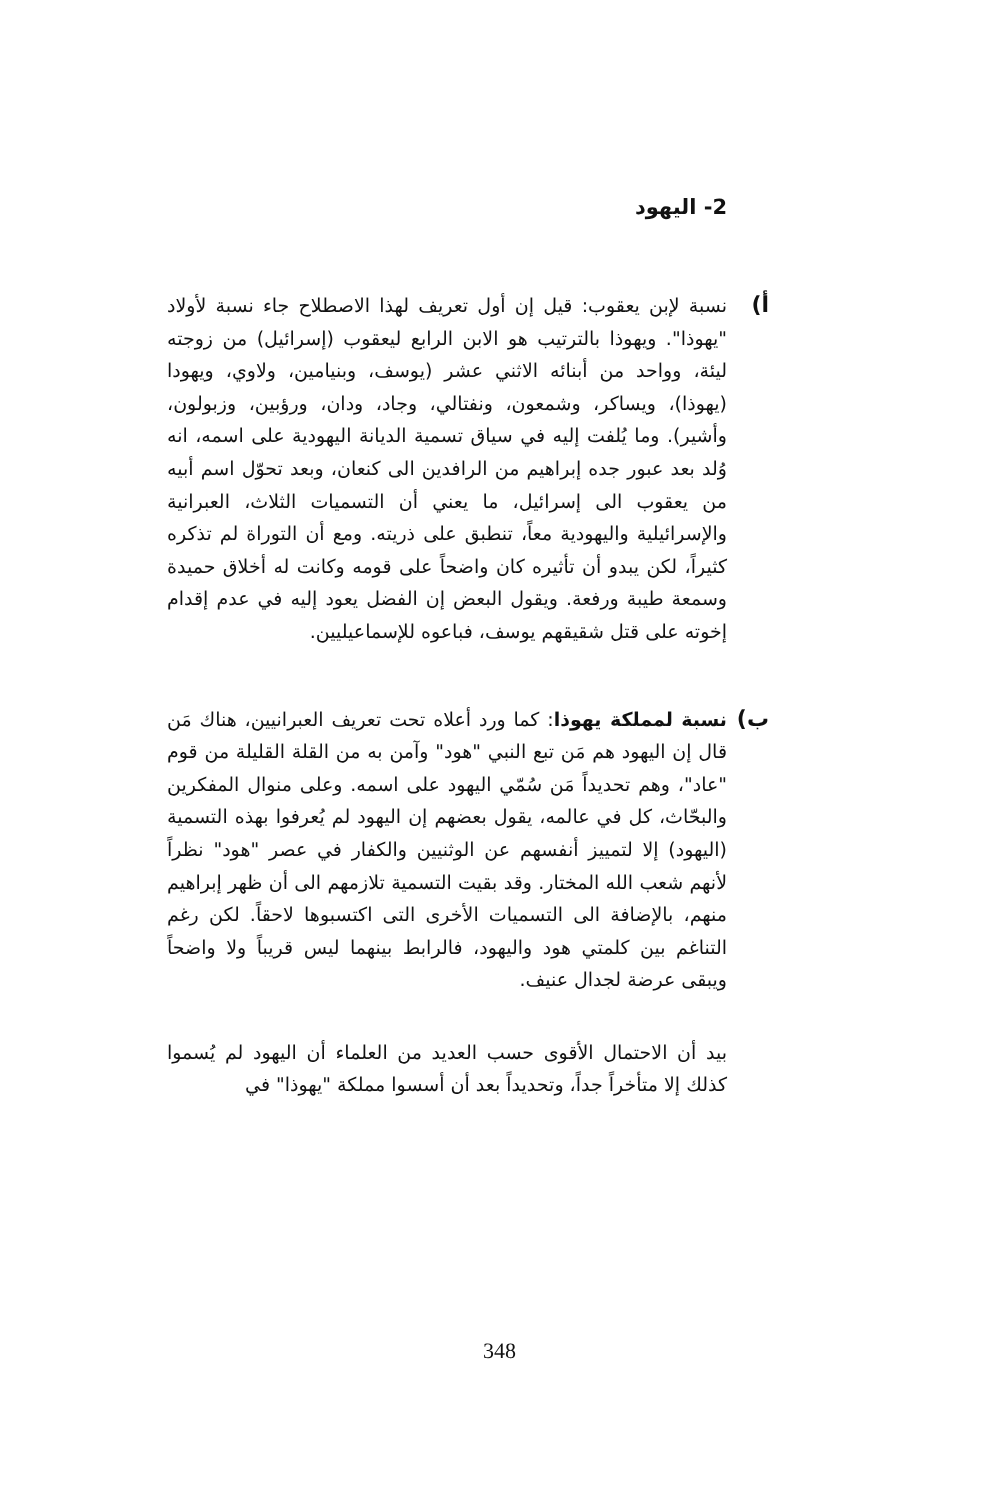2- اليهود
أ)
نسبة لإبن يعقوب: قيل إن أول تعريف لهذا الاصطلاح جاء نسبة لأولاد "يهوذا". ويهوذا بالترتيب هو الابن الرابع ليعقوب (إسرائيل) من زوجته ليئة، وواحد من أبنائه الاثني عشر (يوسف، وبنيامين، ولاوي، ويهودا (يهوذا)، ويساكر، وشمعون، ونفتالي، وجاد، ودان، ورؤبين، وزبولون، وأشير). وما يُلفت إليه في سياق تسمية الديانة اليهودية على اسمه، انه وُلد بعد عبور جده إبراهيم من الرافدين الى كنعان، وبعد تحوّل اسم أبيه من يعقوب الى إسرائيل، ما يعني أن التسميات الثلاث، العبرانية والإسرائيلية واليهودية معاً، تنطبق على ذريته. ومع أن التوراة لم تذكره كثيراً، لكن يبدو أن تأثيره كان واضحاً على قومه وكانت له أخلاق حميدة وسمعة طيبة ورفعة. ويقول البعض إن الفضل يعود إليه في عدم إقدام إخوته على قتل شقيقهم يوسف، فباعوه للإسماعيليين.
ب)
نسبة لمملكة يهوذا: كما ورد أعلاه تحت تعريف العبرانيين، هناك مَن قال إن اليهود هم مَن تبع النبي "هود" وآمن به من القلة القليلة من قوم "عاد"، وهم تحديداً مَن سُمّي اليهود على اسمه. وعلى منوال المفكرين والبحّاث، كل في عالمه، يقول بعضهم إن اليهود لم يُعرفوا بهذه التسمية (اليهود) إلا لتمييز أنفسهم عن الوثنيين والكفار في عصر "هود" نظراً لأنهم شعب الله المختار. وقد بقيت التسمية تلازمهم الى أن ظهر إبراهيم منهم، بالإضافة الى التسميات الأخرى التى اكتسبوها لاحقاً. لكن رغم التناغم بين كلمتي هود واليهود، فالرابط بينهما ليس قريباً ولا واضحاً ويبقى عرضة لجدال عنيف.
بيد أن الاحتمال الأقوى حسب العديد من العلماء أن اليهود لم يُسموا كذلك إلا متأخراً جداً، وتحديداً بعد أن أسسوا مملكة "يهوذا" في
348